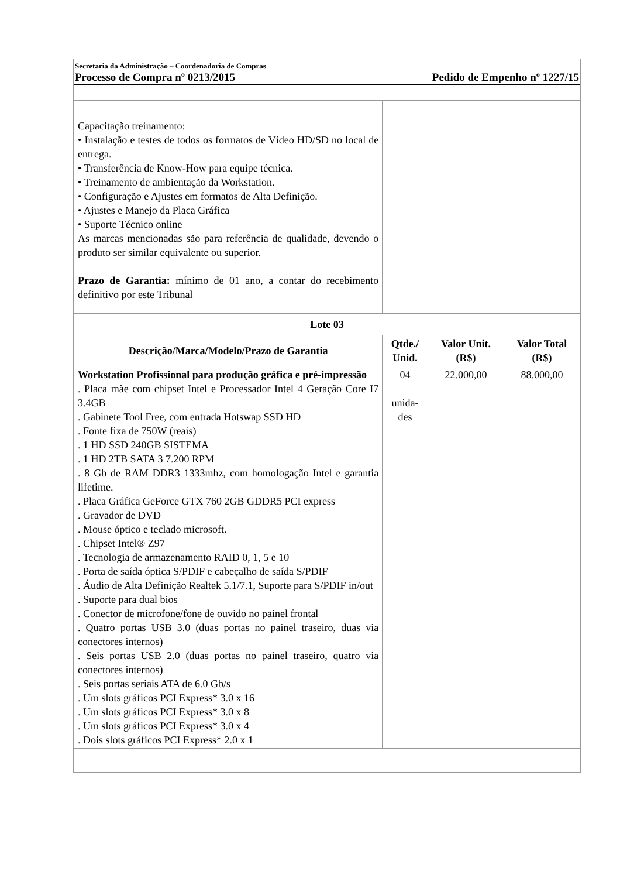Secretaria da Administração – Coordenadoria de Compras
Processo de Compra nº 0213/2015 Pedido de Empenho nº 1227/15
| Capacitação treinamento: • Instalação e testes de todos os formatos de Vídeo HD/SD no local de entrega. • Transferência de Know-How para equipe técnica. • Treinamento de ambientação da Workstation. • Configuração e Ajustes em formatos de Alta Definição. • Ajustes e Manejo da Placa Gráfica • Suporte Técnico online As marcas mencionadas são para referência de qualidade, devendo o produto ser similar equivalente ou superior. Prazo de Garantia: mínimo de 01 ano, a contar do recebimento definitivo por este Tribunal | | | |
| Lote 03 | | | |
| Descrição/Marca/Modelo/Prazo de Garantia | Qtde./ Unid. | Valor Unit. (R$) | Valor Total (R$) |
| Workstation Profissional para produção gráfica e pré-impressão . Placa mãe com chipset Intel e Processador Intel 4 Geração Core I7 3.4GB . Gabinete Tool Free, com entrada Hotswap SSD HD . Fonte fixa de 750W (reais) . 1 HD SSD 240GB SISTEMA . 1 HD 2TB SATA 3 7.200 RPM . 8 Gb de RAM DDR3 1333mhz, com homologação Intel e garantia lifetime. . Placa Gráfica GeForce GTX 760 2GB GDDR5 PCI express . Gravador de DVD . Mouse óptico e teclado microsoft. . Chipset Intel® Z97 . Tecnologia de armazenamento RAID 0, 1, 5 e 10 . Porta de saída óptica S/PDIF e cabeçalho de saída S/PDIF . Áudio de Alta Definição Realtek 5.1/7.1, Suporte para S/PDIF in/out . Suporte para dual bios . Conector de microfone/fone de ouvido no painel frontal . Quatro portas USB 3.0 (duas portas no painel traseiro, duas via conectores internos) . Seis portas USB 2.0 (duas portas no painel traseiro, quatro via conectores internos) . Seis portas seriais ATA de 6.0 Gb/s . Um slots gráficos PCI Express* 3.0 x 16 . Um slots gráficos PCI Express* 3.0 x 8 . Um slots gráficos PCI Express* 3.0 x 4 . Dois slots gráficos PCI Express* 2.0 x 1 | 04 unida-des | 22.000,00 | 88.000,00 |